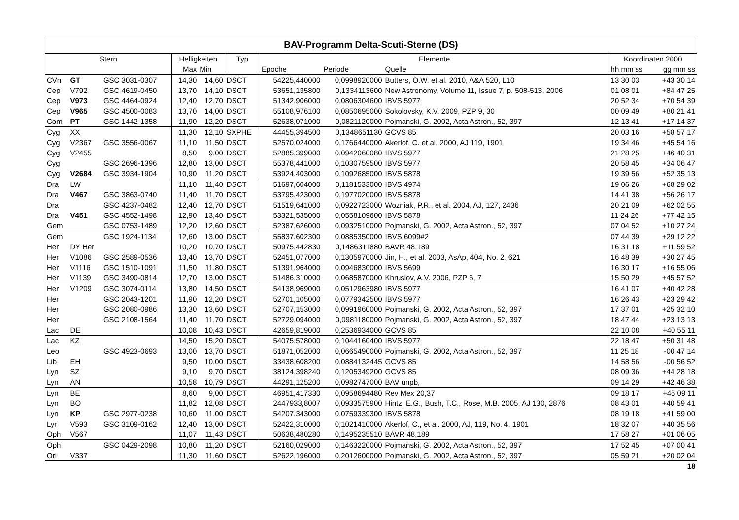| BAV-Programm Delta-Scuti-Sterne (DS) | | | | | | | | | | |
| --- | --- | --- | --- | --- | --- | --- | --- | --- | --- | --- |
| Stern | | | Helligkeiten | | Typ | Elemente | | | Koordinaten 2000 | |
| | | | Max | Min | | Epoche | Periode | Quelle | hh mm ss | gg mm ss |
| CVn | GT | GSC 3031-0307 | 14,30 | 14,60 | DSCT | 54225,440000 | 0,0998920000 | Butters, O.W. et al. 2010, A&A 520, L10 | 13 30 03 | +43 30 14 |
| Cep | V792 | GSC 4619-0450 | 13,70 | 14,10 | DSCT | 53651,135800 | 0,1334113600 | New Astronomy, Volume 11, Issue 7, p. 508-513, 2006 | 01 08 01 | +84 47 25 |
| Cep | V973 | GSC 4464-0924 | 12,40 | 12,70 | DSCT | 51342,906000 | 0,0806304600 | IBVS 5977 | 20 52 34 | +70 54 39 |
| Cep | V965 | GSC 4500-0083 | 13,70 | 14,00 | DSCT | 55108,976100 | 0,0850695000 | Sokolovsky, K.V. 2009, PZP 9, 30 | 00 09 49 | +80 21 41 |
| Com | PT | GSC 1442-1358 | 11,90 | 12,20 | DSCT | 52638,071000 | 0,0821120000 | Pojmanski, G. 2002, Acta Astron., 52, 397 | 12 13 41 | +17 14 37 |
| Cyg | XX | | 11,30 | 12,10 | SXPHE | 44455,394500 | 0,1348651130 | GCVS 85 | 20 03 16 | +58 57 17 |
| Cyg | V2367 | GSC 3556-0067 | 11,10 | 11,50 | DSCT | 52570,024000 | 0,1766440000 | Akerlof, C. et al. 2000, AJ 119, 1901 | 19 34 46 | +45 54 16 |
| Cyg | V2455 | | 8,50 | 9,00 | DSCT | 52885,399000 | 0,0942060080 | IBVS 5977 | 21 28 25 | +46 40 31 |
| Cyg | | GSC 2696-1396 | 12,80 | 13,00 | DSCT | 55378,441000 | 0,1030759500 | IBVS 5977 | 20 58 45 | +34 06 47 |
| Cyg | V2684 | GSC 3934-1904 | 10,90 | 11,20 | DSCT | 53924,403000 | 0,1092685000 | IBVS 5878 | 19 39 56 | +52 35 13 |
| Dra | LW | | 11,10 | 11,40 | DSCT | 51697,604000 | 0,1181533000 | IBVS 4974 | 19 06 26 | +68 29 02 |
| Dra | V467 | GSC 3863-0740 | 11,40 | 11,70 | DSCT | 53795,423000 | 0,1977020000 | IBVS 5878 | 14 41 38 | +56 26 17 |
| Dra | | GSC 4237-0482 | 12,40 | 12,70 | DSCT | 51519,641000 | 0,0922723000 | Wozniak, P.R., et al. 2004, AJ, 127, 2436 | 20 21 09 | +62 02 55 |
| Dra | V451 | GSC 4552-1498 | 12,90 | 13,40 | DSCT | 53321,535000 | 0,0558109600 | IBVS 5878 | 11 24 26 | +77 42 15 |
| Gem | | GSC 0753-1489 | 12,20 | 12,60 | DSCT | 52387,626000 | 0,0932510000 | Pojmanski, G. 2002, Acta Astron., 52, 397 | 07 04 52 | +10 27 24 |
| Gem | | GSC 1924-1134 | 12,60 | 13,00 | DSCT | 55837,602300 | 0,0885350000 | IBVS 6099#2 | 07 44 39 | +29 12 22 |
| Her | DY Her | | 10,20 | 10,70 | DSCT | 50975,442830 | 0,1486311880 | BAVR 48,189 | 16 31 18 | +11 59 52 |
| Her | V1086 | GSC 2589-0536 | 13,40 | 13,70 | DSCT | 52451,077000 | 0,1305970000 | Jin, H., et al. 2003, AsAp, 404, No. 2, 621 | 16 48 39 | +30 27 45 |
| Her | V1116 | GSC 1510-1091 | 11,50 | 11,80 | DSCT | 51391,964000 | 0,0946830000 | IBVS 5699 | 16 30 17 | +16 55 06 |
| Her | V1139 | GSC 3490-0814 | 12,70 | 13,00 | DSCT | 51486,310000 | 0,0685870000 | Khruslov, A.V. 2006, PZP 6, 7 | 15 50 29 | +45 57 52 |
| Her | V1209 | GSC 3074-0114 | 13,80 | 14,50 | DSCT | 54138,969000 | 0,0512963980 | IBVS 5977 | 16 41 07 | +40 42 28 |
| Her | | GSC 2043-1201 | 11,90 | 12,20 | DSCT | 52701,105000 | 0,0779342500 | IBVS 5977 | 16 26 43 | +23 29 42 |
| Her | | GSC 2080-0986 | 13,30 | 13,60 | DSCT | 52707,153000 | 0,0991960000 | Pojmanski, G. 2002, Acta Astron., 52, 397 | 17 37 01 | +25 32 10 |
| Her | | GSC 2108-1564 | 11,40 | 11,70 | DSCT | 52729,094000 | 0,0981180000 | Pojmanski, G. 2002, Acta Astron., 52, 397 | 18 47 44 | +23 13 13 |
| Lac | DE | | 10,08 | 10,43 | DSCT | 42659,819000 | 0,2536934000 | GCVS 85 | 22 10 08 | +40 55 11 |
| Lac | KZ | | 14,50 | 15,20 | DSCT | 54075,578000 | 0,1044160400 | IBVS 5977 | 22 18 47 | +50 31 48 |
| Leo | | GSC 4923-0693 | 13,00 | 13,70 | DSCT | 51871,052000 | 0,0665490000 | Pojmanski, G. 2002, Acta Astron., 52, 397 | 11 25 18 | -00 47 14 |
| Lib | EH | | 9,50 | 10,00 | DSCT | 33438,608200 | 0,0884132445 | GCVS 85 | 14 58 56 | -00 56 52 |
| Lyn | SZ | | 9,10 | 9,70 | DSCT | 38124,398240 | 0,1205349200 | GCVS 85 | 08 09 36 | +44 28 18 |
| Lyn | AN | | 10,58 | 10,79 | DSCT | 44291,125200 | 0,0982747000 | BAV unpb, | 09 14 29 | +42 46 38 |
| Lyn | BE | | 8,60 | 9,00 | DSCT | 46951,417330 | 0,0958694480 | Rev Mex 20,37 | 09 18 17 | +46 09 11 |
| Lyn | BO | | 11,82 | 12,08 | DSCT | 2447933,8007 | 0,0933575900 | Hintz, E.G., Bush, T.C., Rose, M.B. 2005, AJ 130, 2876 | 08 43 01 | +40 59 41 |
| Lyn | KP | GSC 2977-0238 | 10,60 | 11,00 | DSCT | 54207,343000 | 0,0759339300 | IBVS 5878 | 08 19 18 | +41 59 00 |
| Lyr | V593 | GSC 3109-0162 | 12,40 | 13,00 | DSCT | 52422,310000 | 0,1021410000 | Akerlof, C., et al. 2000, AJ, 119, No. 4, 1901 | 18 32 07 | +40 35 56 |
| Oph | V567 | | 11,07 | 11,43 | DSCT | 50638,480280 | 0,1495235510 | BAVR 48,189 | 17 58 27 | +01 06 05 |
| Oph | | GSC 0429-2098 | 10,80 | 11,20 | DSCT | 52160,029000 | 0,1463220000 | Pojmanski, G. 2002, Acta Astron., 52, 397 | 17 52 45 | +07 00 41 |
| Ori | V337 | | 11,30 | 11,60 | DSCT | 52622,196000 | 0,2012600000 | Pojmanski, G. 2002, Acta Astron., 52, 397 | 05 59 21 | +20 02 04 |
| 18 | | | | | | | | | | |